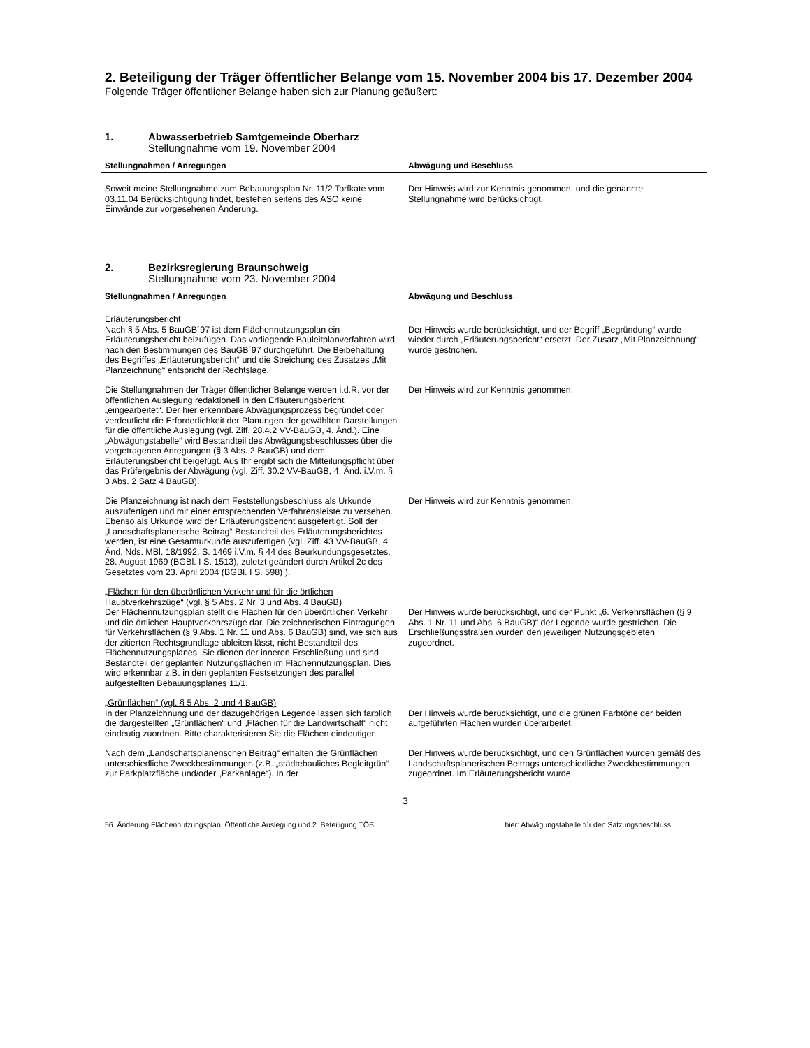2. Beteiligung der Träger öffentlicher Belange vom 15. November 2004 bis 17. Dezember 2004
Folgende Träger öffentlicher Belange haben sich zur Planung geäußert:
1. Abwasserbetrieb Samtgemeinde Oberharz
Stellungnahme vom 19. November 2004
| Stellungnahmen / Anregungen | Abwägung und Beschluss |
| --- | --- |
| Soweit meine Stellungnahme zum Bebauungsplan Nr. 11/2 Torfkate vom 03.11.04 Berücksichtigung findet, bestehen seitens des ASO keine Einwände zur vorgesehenen Änderung. | Der Hinweis wird zur Kenntnis genommen, und die genannte Stellungnahme wird berücksichtigt. |
2. Bezirksregierung Braunschweig
Stellungnahme vom 23. November 2004
| Stellungnahmen / Anregungen | Abwägung und Beschluss |
| --- | --- |
| Erläuterungsbericht Nach § 5 Abs. 5 BauGB´97 ist dem Flächennutzungsplan ein Erläuterungsbericht beizufügen. Das vorliegende Bauleitplanverfahren wird nach den Bestimmungen des BauGB´97 durchgeführt. Die Beibehaltung des Begriffes „Erläuterungsbericht“ und die Streichung des Zusatzes „Mit Planzeichnung“ entspricht der Rechtslage. | Der Hinweis wurde berücksichtigt, und der Begriff „Begründung“ wurde wieder durch „Erläuterungsbericht“ ersetzt. Der Zusatz „Mit Planzeichnung“ wurde gestrichen. |
| Die Stellungnahmen der Träger öffentlicher Belange werden i.d.R. vor der öffentlichen Auslegung redaktionell in den Erläuterungsbericht „eingearbeitet“. Der hier erkennbare Abwägungsprozess begründet oder verdeutlicht die Erforderlichkeit der Planungen der gewählten Darstellungen für die öffentliche Auslegung (vgl. Ziff. 28.4.2 VV-BauGB, 4. Änd.). Eine „Abwägungstabelle“ wird Bestandteil des Abwägungsbeschlusses über die vorgetragenen Anregungen (§ 3 Abs. 2 BauGB) und dem Erläuterungsbericht beigefügt. Aus Ihr ergibt sich die Mitteilungspflicht über das Prüfergebnis der Abwägung (vgl. Ziff. 30.2 VV-BauGB, 4. Änd. i.V.m. § 3 Abs. 2 Satz 4 BauGB). | Der Hinweis wird zur Kenntnis genommen. |
| Die Planzeichnung ist nach dem Feststellungsbeschluss als Urkunde auszufertigen und mit einer entsprechenden Verfahrensleiste zu versehen. Ebenso als Urkunde wird der Erläuterungsbericht ausgefertigt. Soll der „Landschaftsplanerische Beitrag“ Bestandteil des Erläuterungsberichtes werden, ist eine Gesamturkunde auszufertigen (vgl. Ziff. 43 VV-BauGB, 4. Änd. Nds. MBl. 18/1992, S. 1469 i.V.m. § 44 des Beurkundungsgesetztes, 28. August 1969 (BGBl. I S. 1513), zuletzt geändert durch Artikel 2c des Gesetztes vom 23. April 2004 (BGBl. I S. 598) ). | Der Hinweis wird zur Kenntnis genommen. |
| „Flächen für den überörtlichen Verkehr und für die örtlichen Hauptverkehrszüge“ (vgl. § 5 Abs. 2 Nr. 3 und Abs. 4 BauGB) Der Flächennutzungsplan stellt die Flächen für den überörtlichen Verkehr und die örtlichen Hauptverkehrszüge dar. Die zeichnerischen Eintragungen für Verkehrsflächen (§ 9 Abs. 1 Nr. 11 und Abs. 6 BauGB) sind, wie sich aus der zitierten Rechtsgrundlage ableiten lässt, nicht Bestandteil des Flächennutzungsplanes. Sie dienen der inneren Erschließung und sind Bestandteil der geplanten Nutzungsflächen im Flächennutzungsplan. Dies wird erkennbar z.B. in den geplanten Festsetzungen des parallel aufgestellten Bebauungsplanes 11/1. | Der Hinweis wurde berücksichtigt, und der Punkt „6. Verkehrsflächen (§ 9 Abs. 1 Nr. 11 und Abs. 6 BauGB)“ der Legende wurde gestrichen. Die Erschließungsstraßen wurden den jeweiligen Nutzungsgebieten zugeordnet. |
| „Grünflächen“ (vgl. § 5 Abs. 2 und 4 BauGB) In der Planzeichnung und der dazugehörigen Legende lassen sich farblich die dargestellten „Grünflächen“ und „Flächen für die Landwirtschaft“ nicht eindeutig zuordnen. Bitte charakterisieren Sie die Flächen eindeutiger. | Der Hinweis wurde berücksichtigt, und die grünen Farbtöne der beiden aufgeführten Flächen wurden überarbeitet. |
| Nach dem „Landschaftsplanerischen Beitrag“ erhalten die Grünflächen unterschiedliche Zweckbestimmungen (z.B. „städtebauliches Begleitgrün“ zur Parkplatzfläche und/oder „Parkanlage“). In der | Der Hinweis wurde berücksichtigt, und den Grünflächen wurden gemäß des Landschaftsplanerischen Beitrags unterschiedliche Zweckbestimmungen zugeordnet. Im Erläuterungsbericht wurde |
3
56. Änderung Flächennutzungsplan, Öffentliche Auslegung und 2. Beteiligung TÖB hier: Abwägungstabelle für den Satzungsbeschluss